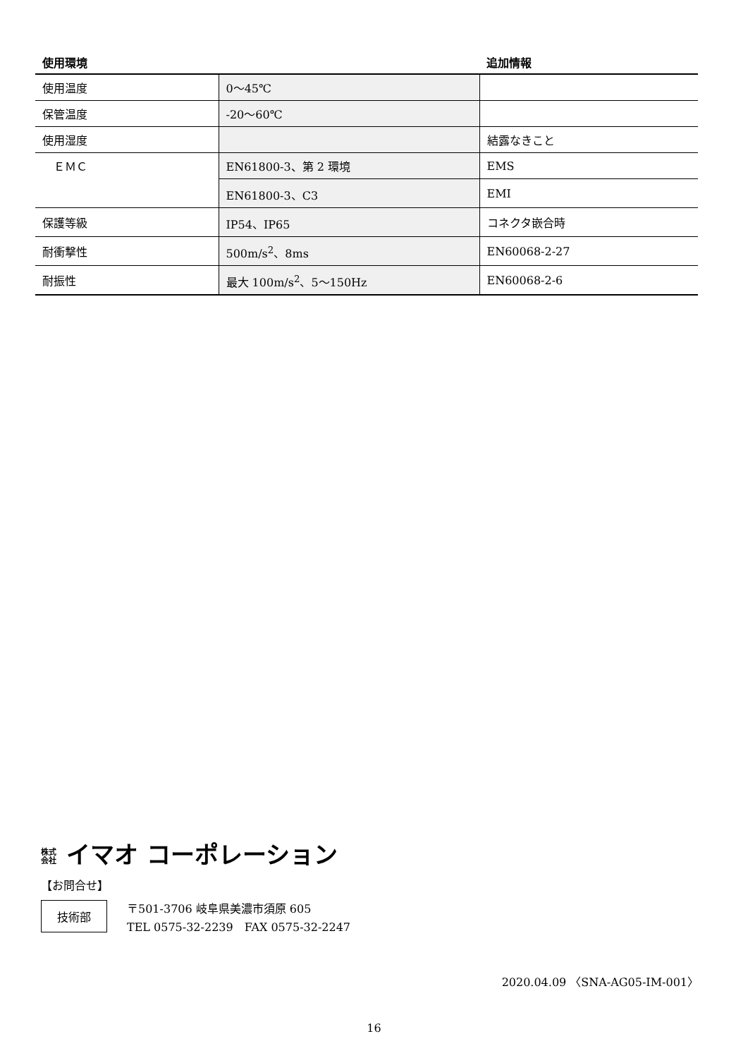| 使用環境 | | 追加情報 |
| --- | --- | --- |
| 使用温度 | 0～45℃ | |
| 保管温度 | -20～60℃ | |
| 使用湿度 | | 結露なきこと |
| ＥＭＣ | EN61800-3、第 2 環境 | EMS |
| | EN61800-3、C3 | EMI |
| 保護等級 | IP54、IP65 | コネクタ嵌合時 |
| 耐衝撃性 | 500m/s<sup>2</sup>、8ms | EN60068-2-27 |
| 耐振性 | 最大 100m/s<sup>2</sup>、5～150Hz | EN60068-2-6 |
株式 会社 イマオ コーポレーション
【お問合せ】
技術部 〒501-3706 岐阜県美濃市須原 605
TEL 0575-32-2239　FAX 0575-32-2247
2020.04.09 〈SNA-AG05-IM-001〉
16